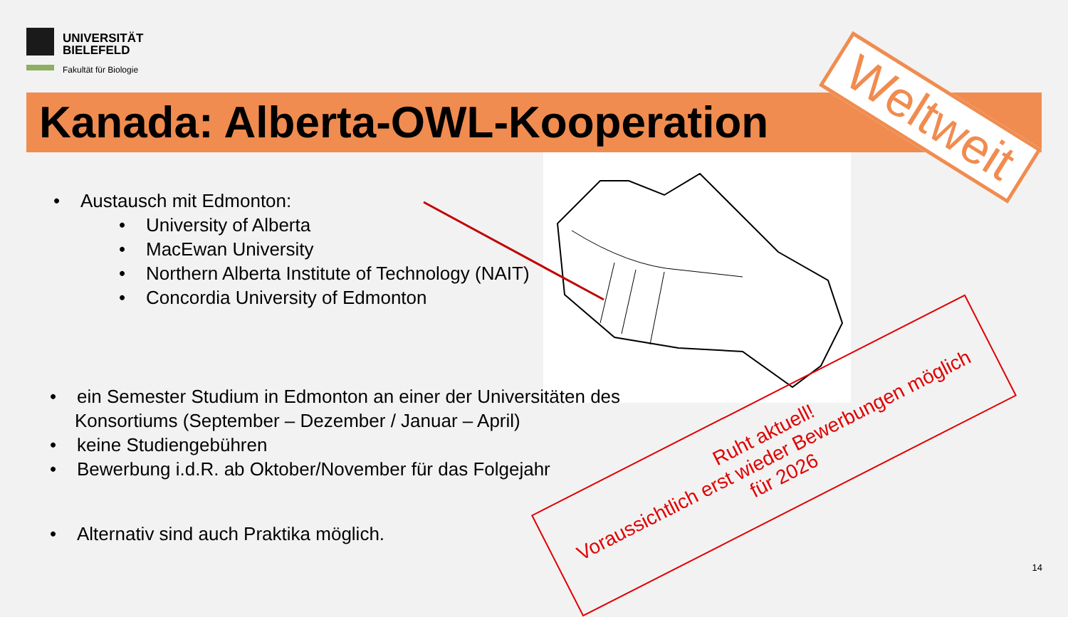UNIVERSITÄT
BIELEFELD
Fakultät für Biologie
Kanada: Alberta-OWL-Kooperation
• Austausch mit Edmonton:
• University of Alberta
• MacEwan University
• Northern Alberta Institute of Technology (NAIT)
• Concordia University of Edmonton
• ein Semester Studium in Edmonton an einer der Universitäten des Konsortiums (September – Dezember / Januar – April)
• keine Studiengebühren
• Bewerbung i.d.R. ab Oktober/November für das Folgejahr
• Alternativ sind auch Praktika möglich.
Weltweit
Ruht aktuell!
Voraussichtlich erst wieder Bewerbungen möglich
für 2026
14